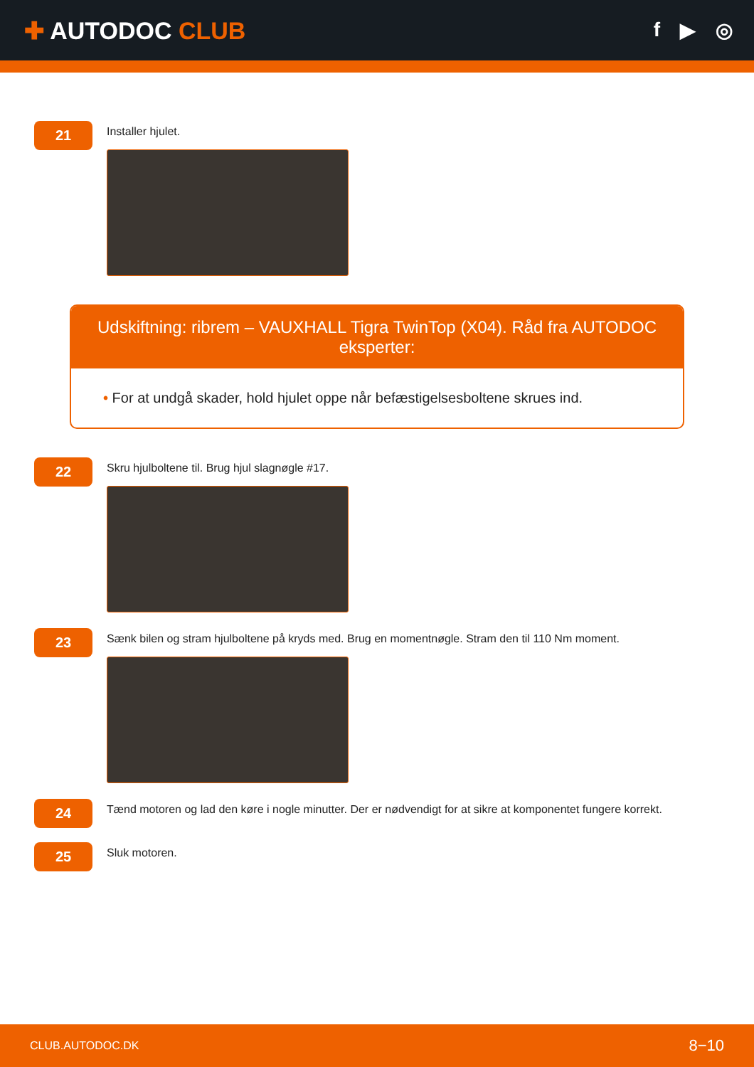✚ AUTODOC CLUB
f ▶ ◎
21
Installer hjulet.
Udskiftning: ribrem – VAUXHALL Tigra TwinTop (X04). Råd fra AUTODOC eksperter:
• For at undgå skader, hold hjulet oppe når befæstigelsesboltene skrues ind.
22
Skru hjulboltene til. Brug hjul slagnøgle #17.
23
Sænk bilen og stram hjulboltene på kryds med. Brug en momentnøgle. Stram den til 110 Nm moment.
24
Tænd motoren og lad den køre i nogle minutter. Der er nødvendigt for at sikre at komponentet fungere korrekt.
25
Sluk motoren.
CLUB.AUTODOC.DK 8−10